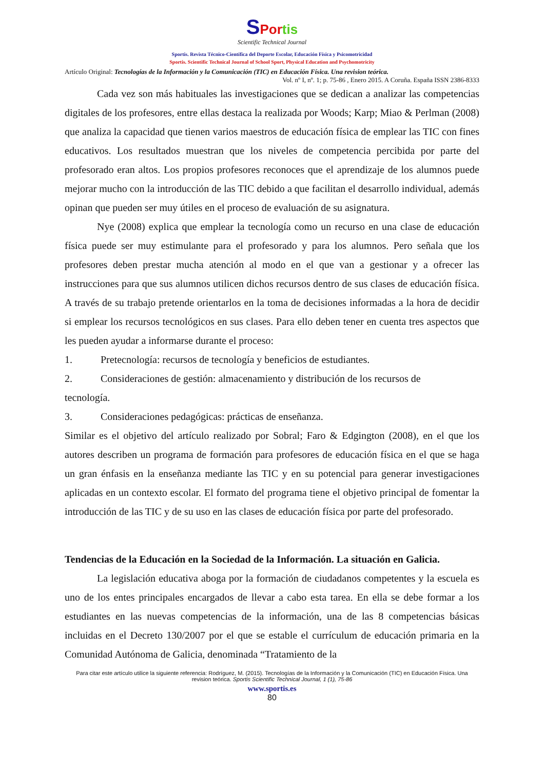SPor tis
Scientific Technical Journal
Sportis. Revista Técnico-Científica del Deporte Escolar, Educación Física y Psicomotricidad
Sportis. Scientific Technical Journal of School Sport, Physical Education and Psychomotricity
Artículo Original: Tecnologías de la Información y la Comunicación (TIC) en Educación Física. Una revision teórica.
Vol. nº I, nº. 1; p. 75-86 , Enero 2015. A Coruña. España ISSN 2386-8333
Cada vez son más habituales las investigaciones que se dedican a analizar las competencias digitales de los profesores, entre ellas destaca la realizada por Woods; Karp; Miao & Perlman (2008) que analiza la capacidad que tienen varios maestros de educación física de emplear las TIC con fines educativos. Los resultados muestran que los niveles de competencia percibida por parte del profesorado eran altos. Los propios profesores reconoces que el aprendizaje de los alumnos puede mejorar mucho con la introducción de las TIC debido a que facilitan el desarrollo individual, además opinan que pueden ser muy útiles en el proceso de evaluación de su asignatura.
Nye (2008) explica que emplear la tecnología como un recurso en una clase de educación física puede ser muy estimulante para el profesorado y para los alumnos. Pero señala que los profesores deben prestar mucha atención al modo en el que van a gestionar y a ofrecer las instrucciones para que sus alumnos utilicen dichos recursos dentro de sus clases de educación física. A través de su trabajo pretende orientarlos en la toma de decisiones informadas a la hora de decidir si emplear los recursos tecnológicos en sus clases. Para ello deben tener en cuenta tres aspectos que les pueden ayudar a informarse durante el proceso:
1. Pretecnología: recursos de tecnología y beneficios de estudiantes.
2. Consideraciones de gestión: almacenamiento y distribución de los recursos de
tecnología.
3. Consideraciones pedagógicas: prácticas de enseñanza.
Similar es el objetivo del artículo realizado por Sobral; Faro & Edgington (2008), en el que los autores describen un programa de formación para profesores de educación física en el que se haga un gran énfasis en la enseñanza mediante las TIC y en su potencial para generar investigaciones aplicadas en un contexto escolar. El formato del programa tiene el objetivo principal de fomentar la introducción de las TIC y de su uso en las clases de educación física por parte del profesorado.
Tendencias de la Educación en la Sociedad de la Información. La situación en Galicia.
La legislación educativa aboga por la formación de ciudadanos competentes y la escuela es uno de los entes principales encargados de llevar a cabo esta tarea. En ella se debe formar a los estudiantes en las nuevas competencias de la información, una de las 8 competencias básicas incluidas en el Decreto 130/2007 por el que se estable el currículum de educación primaria en la Comunidad Autónoma de Galicia, denominada “Tratamiento de la
Para citar este artículo utilice la siguiente referencia: Rodríguez, M. (2015). Tecnologías de la Información y la Comunicación (TIC) en Educación Física. Una revision teórica. Sportis Scientific Technical Journal, 1 (1), 75-86
www.sportis.es
80